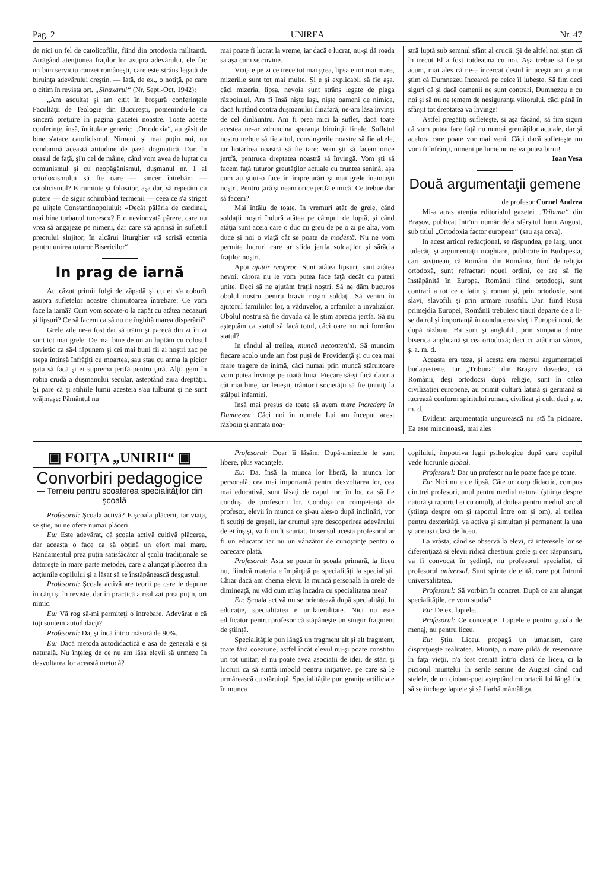Pag. 2 UNIREA Nr. 47
de nici un fel de catolicofilie, fiind din ortodoxia militantă. Atrăgând atenţiunea fraţilor lor asupra adevărului, ele fac un bun serviciu cauzei româneşti, care este strâns legată de biruinţa adevărului creştin. — Iată, de ex., o notiţă, pe care o citim în revista ort. „Sinaxarul“ (Nr. Sept.-Oct. 1942):
„Am ascultat şi am citit în broşură conferinţele Facultăţii de Teologie din Bucureşti, pomenindu-le cu sinceră preţuire în pagina gazetei noastre. Toate aceste conferinţe, însă, întitulate generic: „Ortodoxia“, au găsit de bine s'atace catolicismul. Nimeni, şi mai puţin noi, nu condamnă această atitudine de pază dogmatică. Dar, în ceasul de faţă, şi'n cel de mâine, când vom avea de luptat cu comunismul şi cu neopăgânismul, duşmanul nr. 1 al ortodoxismului să fie oare — sincer întrebăm — catolicismul? E cuminte şi folositor, aşa dar, să repetăm cu putere — de sigur schimbând termenii — ceea ce s'a strigat pe uliţele Constantinopolului: «Decât pălăria de cardinal, mai bine turbanul turcesc»? E o nevinovată părere, care nu vrea să angajeze pe nimeni, dar care stă aprinsă în sufletul preotului slujitor, în alcărui liturghier stă scrisă ectenia pentru unirea tuturor Bisericilor“.
In prag de iarnă
Au căzut primii fulgi de zăpadă şi cu ei s'a coborît asupra sufletelor noastre chinuitoarea întrebare: Ce vom face la iarnă? Cum vom scoate-o la capăt cu atâtea necazuri şi lipsuri? Ce să facem ca să nu ne înghită marea disperării?
Grele zile ne-a fost dat să trăim şi parecă din zi în zi sunt tot mai grele. De mai bine de un an luptăm cu colosul sovietic ca să-l răpunem şi cei mai buni fii ai noştri zac pe stepa întinsă înfrăţiţi cu moartea, sau stau cu arma la picior gata să facă şi ei suprema jertfă pentru ţară. Alţii gem în robia crudă a duşmanului secular, aşteptând ziua dreptăţii. Şi pare că şi stihiile lumii acesteia s'au tulburat şi ne sunt vrăjmaşe: Pământul nu
mai poate fi lucrat la vreme, iar dacă e lucrat, nu-şi dă roada sa aşa cum se cuvine.
Viaţa e pe zi ce trece tot mai grea, lipsa e tot mai mare, mizeriile sunt tot mai multe. Şi e şi explicabil să fie aşa, căci mizeria, lipsa, nevoia sunt strâns legate de plaga războiului. Am fi însă nişte laşi, nişte oameni de nimica, dacă luptând contra duşmanului dinafară, ne-am lăsa învinşi de cel dinlăuntru. Am fi prea mici la suflet, dacă toate acestea ne-ar zdruncina speranţa biruinţii finale. Sufletul nostru trebue să fie altul, convingerile noastre să fie altele, iar hotărîrea noastră să fie tare: Vom şti să facem orice jertfă, pentruca dreptatea noastră să învingă. Vom şti să facem faţă tuturor greutăţilor actuale cu fruntea senină, aşa cum au ştiut-o face în împrejurări şi mai grele înaintaşii noştri. Pentru ţară şi neam orice jertfă e mică! Ce trebue dar să facem?
Mai întâiu de toate, în vremuri atât de grele, când soldaţii noştri îndură atâtea pe câmpul de luptă, şi când atâţia sunt aceia care o duc cu greu de pe o zi pe alta, vom duce şi noi o viaţă cât se poate de modestă. Nu ne vom permite lucruri care ar sfida jertfa soldaţilor şi sărăcia fraţilor noştri.
Apoi ajutor reciproc. Sunt atâtea lipsuri, sunt atâtea nevoi, cărora nu le vom putea face faţă decât cu puteri unite. Deci să ne ajutăm fraţii noştri. Să ne dăm bucuros obolul nostru pentru bravii noştri soldaţi. Să venim în ajutorul familiilor lor, a văduvelor, a orfanilor a invalizilor. Obolul nostru să fie dovada că le ştim aprecia jertfa. Să nu aşteptăm ca statul să facă totul, căci oare nu noi formăm statul?
In rândul al treilea, muncă necontenită. Să muncim fiecare acolo unde am fost puşi de Providenţă şi cu cea mai mare tragere de inimă, căci numai prin muncă stăruitoare vom putea învinge pe toată linia. Fiecare să-şi facă datoria cât mai bine, iar leneşii, trântorii societăţii să fie ţintuiţi la stâlpul infamiei.
Insă mai presus de toate să avem mare încredere în Dumnezeu. Căci noi în numele Lui am început acest războiu şi armata noa-
stră luptă sub semnul sfânt al crucii. Şi de altfel noi ştim că în trecut El a fost totdeauna cu noi. Aşa trebue să fie şi acum, mai ales că ne-a încercat destul în aceşti ani şi noi ştim că Dumnezeu încearcă pe celce îl iubeşte. Să fim deci siguri că şi dacă oamenii ne sunt contrari, Dumnezeu e cu noi şi să nu ne temem de nesiguranţa viitorului, căci până în sfârşit tot dreptatea va învinge!
Astfel pregătiţi sufleteşte, şi aşa făcând, să fim siguri că vom putea face faţă nu numai greutăţilor actuale, dar şi acelora care poate vor mai veni. Căci dacă sufleteşte nu vom fi înfrânţi, nimeni pe lume nu ne va putea birui!
Ioan Vesa
Două argumentaţii gemene
de profesor Cornel Andrea
Mi-a atras atenţia editorialul gazetei „Tribuna“ din Braşov, publicat într'un număr dela sfârşitul lunii August, sub titlul „Ortodoxia factor european“ (sau aşa ceva).
In acest articol redacţional, se răspundea, pe larg, unor judecăţi şi argumentaţii maghiare, publicate în Budapesta, cari susţineau, că Românii din România, fiind de religia ortodoxă, sunt refractari nouei ordini, ce are să fie înstăpânită în Europa. Românii fiind ortodocşi, sunt contrari a tot ce e latin şi roman şi, prin ortodoxie, sunt slavi, slavofili şi prin urmare rusofili. Dar: fiind Ruşii primejdia Europei, Românii trebuiesc ţinuţi departe de a li-se da rol şi importanţă în conducerea vieţii Europei noui, de după războiu. Ba sunt şi anglofili, prin simpatia dintre biserica anglicană şi cea ortodoxă; deci cu atât mai vârtos, ş. a. m. d.
Aceasta era teza, şi acesta era mersul argumentaţiei budapestene. Iar „Tribuna“ din Braşov dovedea, că Românii, deşi ortodocşi după religie, sunt în calea civilizaţiei europene, au primit cultură latină şi germană şi lucrează conform spiritului roman, civilizat şi cult, deci ş. a. m. d.
Evident: argumentaţia ungurească nu stă în picioare. Ea este mincinoasă, mai ales
▣ FOIŢA „UNIRII“ ▣
Convorbiri pedagogice
— Temeiu pentru scoaterea specialităţilor din şcoală —
Profesorul: Şcoala activă? E şcoala plăcerii, iar viaţa, se ştie, nu ne ofere numai plăceri.
Eu: Este adevărat, că şcoala activă cultivă plăcerea, dar aceasta o face ca să obţină un efort mai mare. Randamentul prea puţin satisfăcător al şcolii tradiţionale se datoreşte în mare parte metodei, care a alungat plăcerea din acţiunile copilului şi a lăsat să se înstăpânească desgustul.
Profesorul: Şcoala activă are teorii pe care le depune în cărţi şi în reviste, dar în practică a realizat prea puţin, ori nimic.
Eu: Vă rog să-mi permiteţi o întrebare. Adevărat e că toţi suntem autodidacţi?
Profesorul: Da, şi încă într'o măsură de 90%.
Eu: Dacă metoda autodidactică e aşa de generală e şi naturală. Nu înţeleg de ce nu am lăsa elevii să urmeze în desvoltarea lor această metodă?
Profesorul: Doar îi lăsăm. După-amiezile le sunt libere, plus vacanţele.
Eu: Da, însă la munca lor liberă, la munca lor personală, cea mai importantă pentru desvoltarea lor, cea mai educativă, sunt lăsaţi de capul lor, în loc ca să fie conduşi de profesorii lor. Conduşi cu competenţă de profesor, elevii în munca ce şi-au ales-o după inclinări, vor fi scutiţi de greşeli, iar drumul spre descoperirea adevărului de ei înşişi, va fi mult scurtat. In sensul acesta profesorul ar fi un educator iar nu un vânzător de cunoştinţe pentru o oarecare plată.
Profesorul: Asta se poate în şcoala primară, la liceu nu, fiindcă materia e împărţită pe specialităţi la specialişti. Chiar dacă am chema elevii la muncă personală în orele de dimineaţă, nu văd cum m'aş încadra cu specialitatea mea?
Eu: Şcoala activă nu se orientează după specialităţi. In educaţie, specialitatea e unilateralitate. Nici nu este edificator pentru profesor că stăpâneşte un singur fragment de ştiinţă.
Specialităţile pun lângă un fragment alt şi alt fragment, toate fără coeziune, astfel încât elevul nu-şi poate constitui un tot unitar, el nu poate avea asociaţii de idei, de stări şi lucruri ca să simtă imbold pentru iniţiative, pe care să le urmărească cu stăruinţă. Specialităţile pun graniţe artificiale în munca
copilului, împotriva legii psihologice după care copilul vede lucrurile global.
Profesorul: Dar un profesor nu le poate face pe toate.
Eu: Nici nu e de lipsă. Câte un corp didactic, compus din trei profesori, unul pentru mediul natural (ştiinţa despre natură şi raportul ei cu omul), al doilea pentru mediul social (ştiinţa despre om şi raportul între om şi om), al treilea pentru dexterităţi, va activa şi simultan şi permanent la una şi aceiaşi clasă de liceu.
La vrâsta, când se observă la elevi, că interesele lor se diferenţiază şi elevii ridică chestiuni grele şi cer răspunsuri, va fi convocat în şedinţă, nu profesorul specialist, ci profesorul universal. Sunt spirite de elită, care pot întruni universalitatea.
Profesorul: Să vorbim în concret. După ce am alungat specialităţile, ce vom studia?
Eu: De ex. laptele.
Profesorul: Ce concepţie! Laptele e pentru şcoala de menaj, nu pentru liceu.
Eu: Ştiu. Liceul propagă un umanism, care dispreţueşte realitatea. Mioriţa, o mare pildă de resemnare în faţa vieţii, n'a fost creiată într'o clasă de liceu, ci la piciorul muntelui în serile senine de August când cad stelele, de un cioban-poet aşteptând cu ortacii lui lângă foc să se închege laptele şi să fiarbă mămăliga.